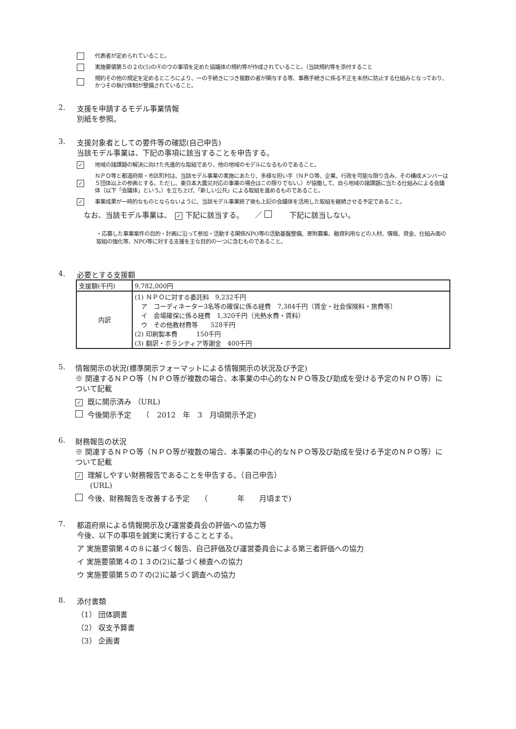代表者が定められていること。
実施要領第５の２の(5)の④のウの事項を定めた協議体の規約等が作成されていること。（当該規約等を添付すること
規約その他の規定を定めるところにより、一の手続きにつき複数の者が関与する等、事務手続きに係る不正を未然に防止する仕組みとなっており、かつその執行体制が整備されていること。
2. 支援を申請するモデル事業情報
別紙を参照。
3. 支援対象者としての要件等の確認(自己申告)
当該モデル事業は、下記の事項に該当することを申告する。
✓ 地域の諸課題の解決に向けた先進的な取組であり、他の地域のモデルになるものであること。
✓ ＮＰＯ等と都道府県・市区町村は、当該モデル事業の実施にあたり、多様な担い手（ＮＰＯ等、企業、行政を可能な限り含み、その構成メンバーは５団体以上の参画とする。ただし、東日本大震災対応の事業の場合はこの限りでない。）が協働して、自ら地域の諸課題に当たる仕組みによる会議体（以下「会議体」という。）を立ち上げ、「新しい公共」による取組を進めるものであること。
✓ 事業成果が一時的なものとならないように、当該モデル事業終了後も上記の会議体を活用した取組を継続させる予定であること。
なお、当該モデル事業は、　✓ 下記に該当する。　　／ 　　下記に該当しない。
・応募した事業案件の目的・計画に沿って参加・活動する関係NPO等の活動基盤整備、寄附募集、融資利用などの人材、情報、資金、仕組み面の取組の強化等、NPO等に対する支援を主な目的の一つに含むものであること。
4. 必要とする支援額
| 支援額(千円) | 9,782,000円 |
| 内訳 | (1) ＮＰＯに対する委託料 9,232千円 ア コーディネーター3名等の確保に係る経費 7,384千円（賃金・社会保険料・旅費等） イ 会場確保に係る経費 1,320千円（光熱水費・賃料） ウ その他教材費等 528千円 (2) 印刷製本費 150千円 (3) 翻訳・ボランティア等謝金 400千円 |
5. 情報開示の状況(標準開示フォーマットによる情報開示の状況及び予定)
※ 関連するＮＰＯ等（ＮＰＯ等が複数の場合、本事業の中心的なＮＰＯ等及び助成を受ける予定のＮＰＯ等）について記載
✓ 既に開示済み （URL)
今後開示予定　　（　2012　年　3　月頃開示予定)
6. 財務報告の状況
※ 関連するＮＰＯ等（ＮＰＯ等が複数の場合、本事業の中心的なＮＰＯ等及び助成を受ける予定のＮＰＯ等）について記載
✓ 理解しやすい財務報告であることを申告する。（自己申告）
　　(URL)
今後、財務報告を改善する予定　　（　　　　年　　月頃まで)
7. 都道府県による情報開示及び運営委員会の評価への協力等
今後、以下の事項を誠実に実行することとする。
ア 実施要領第４の８に基づく報告、自己評価及び運営委員会による第三者評価への協力
イ 実施要領第４の１３の(2)に基づく検査への協力
ウ 実施要領第５の７の(2)に基づく調査への協力
8. 添付書類
（1） 団体調書
（2） 収支予算書
（3） 企画書